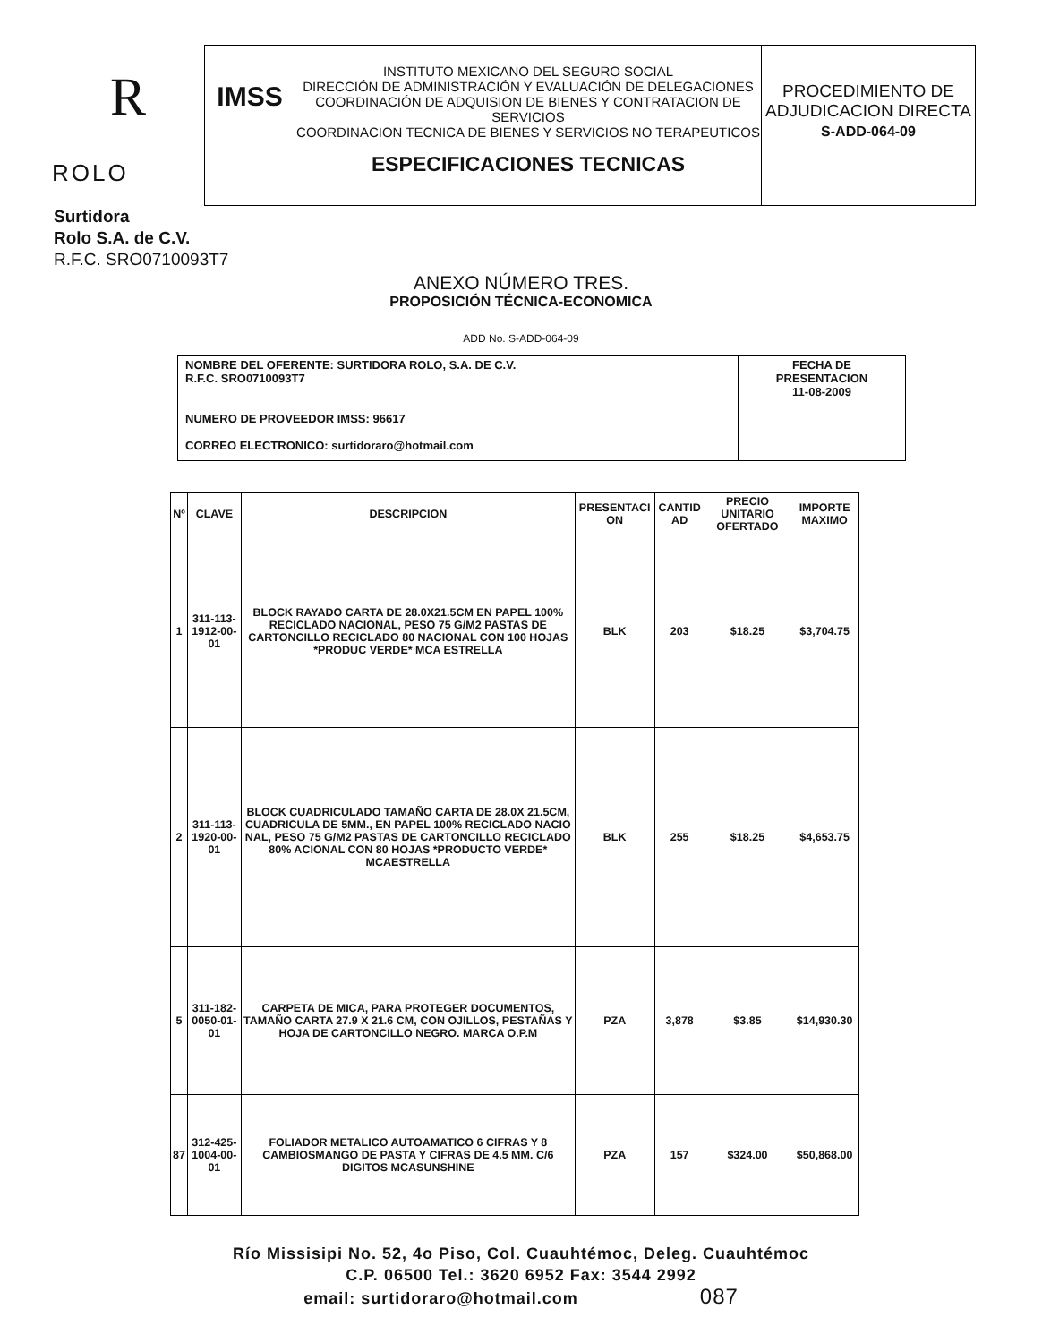R
ROLO
IMSS
INSTITUTO MEXICANO DEL SEGURO SOCIAL
DIRECCIÓN DE ADMINISTRACIÓN Y EVALUACIÓN DE DELEGACIONES
COORDINACIÓN DE ADQUISION DE BIENES Y CONTRATACION DE SERVICIOS
COORDINACION TECNICA DE BIENES Y SERVICIOS NO TERAPEUTICOS
ESPECIFICACIONES TECNICAS
PROCEDIMIENTO DE ADJUDICACION DIRECTA
S-ADD-064-09
Surtidora
Rolo S.A. de C.V.
R.F.C. SRO0710093T7
ANEXO NÚMERO TRES.
PROPOSICIÓN TÉCNICA-ECONOMICA
ADD No. S-ADD-064-09
| NOMBRE DEL OFERENTE: SURTIDORA ROLO, S.A. DE C.V. R.F.C. SRO0710093T7 NUMERO DE PROVEEDOR IMSS: 96617 CORREO ELECTRONICO: surtidoraro@hotmail.com | FECHA DE PRESENTACION 11-08-2009 |
| Nº | CLAVE | DESCRIPCION | PRESENTACI ON | CANTID AD | PRECIO UNITARIO OFERTADO | IMPORTE MAXIMO |
| --- | --- | --- | --- | --- | --- | --- |
| 1 | 311-113-1912-00-01 | BLOCK RAYADO CARTA DE 28.0X21.5CM EN PAPEL 100% RECICLADO NACIONAL, PESO 75 G/M2 PASTAS DE CARTONCILLO RECICLADO 80 NACIONAL CON 100 HOJAS *PRODUC VERDE* MCA ESTRELLA | BLK | 203 | $18.25 | $3,704.75 |
| 2 | 311-113-1920-00-01 | BLOCK CUADRICULADO TAMAÑO CARTA DE 28.0X 21.5CM, CUADRICULA DE 5MM., EN PAPEL 100% RECICLADO NACIO NAL, PESO 75 G/M2 PASTAS DE CARTONCILLO RECICLADO 80% ACIONAL CON 80 HOJAS *PRODUCTO VERDE* MCAESTRELLA | BLK | 255 | $18.25 | $4,653.75 |
| 5 | 311-182-0050-01-01 | CARPETA DE MICA, PARA PROTEGER DOCUMENTOS, TAMAÑO CARTA 27.9 X 21.6 CM, CON OJILLOS, PESTAÑAS Y HOJA DE CARTONCILLO NEGRO. MARCA O.P.M | PZA | 3,878 | $3.85 | $14,930.30 |
| 87 | 312-425-1004-00-01 | FOLIADOR METALICO AUTOAMATICO 6 CIFRAS Y 8 CAMBIOSMANGO DE PASTA Y CIFRAS DE 4.5 MM. C/6 DIGITOS MCASUNSHINE | PZA | 157 | $324.00 | $50,868.00 |
Río Missisipi No. 52, 4o Piso, Col. Cuauhtémoc, Deleg. Cuauhtémoc
C.P. 06500 Tel.: 3620 6952 Fax: 3544 2992
email: surtidoraro@hotmail.com 087